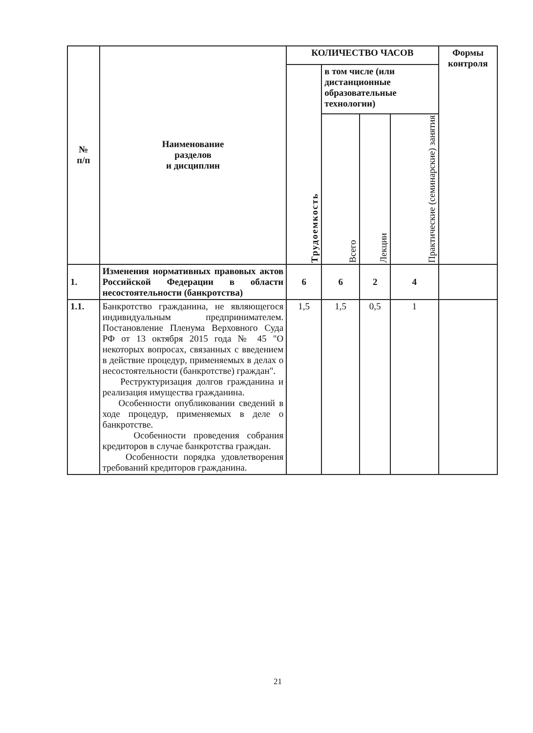| № п/п | Наименование разделов и дисциплин | КОЛИЧЕСТВО ЧАСОВ | | | | Формы контроля |
| --- | --- | --- | --- | --- | --- | --- |
| | | Трудоемкость | в том числе (или дистанционные образовательные технологии) | | | |
| | | | Всего | Лекции | Практические (семинарские) занятия | |
| 1. | Изменения нормативных правовых актов Российской Федерации в области несостоятельности (банкротства) | 6 | 6 | 2 | 4 | |
| 1.1. | Банкротство гражданина, не являющегося индивидуальным предпринимателем. Постановление Пленума Верховного Суда РФ от 13 октября 2015 года № 45 "О некоторых вопросах, связанных с введением в действие процедур, применяемых в делах о несостоятельности (банкротстве) граждан". Реструктуризация долгов гражданина и реализация имущества гражданина. Особенности опубликовании сведений в ходе процедур, применяемых в деле о банкротстве. Особенности проведения собрания кредиторов в случае банкротства граждан. Особенности порядка удовлетворения требований кредиторов гражданина. | 1,5 | 1,5 | 0,5 | 1 | |
21